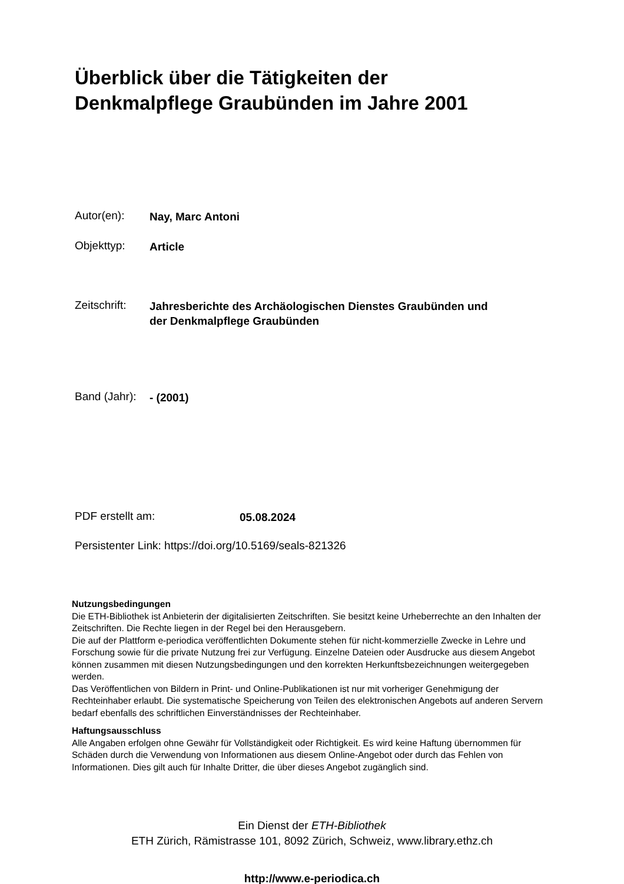Überblick über die Tätigkeiten der
Denkmalpflege Graubünden im Jahre 2001
Autor(en): Nay, Marc Antoni
Objekttyp: Article
Zeitschrift: Jahresberichte des Archäologischen Dienstes Graubünden und
der Denkmalpflege Graubünden
Band (Jahr): - (2001)
PDF erstellt am: 05.08.2024
Persistenter Link: https://doi.org/10.5169/seals-821326
Nutzungsbedingungen
Die ETH-Bibliothek ist Anbieterin der digitalisierten Zeitschriften. Sie besitzt keine Urheberrechte an den Inhalten der Zeitschriften. Die Rechte liegen in der Regel bei den Herausgebern.
Die auf der Plattform e-periodica veröffentlichten Dokumente stehen für nicht-kommerzielle Zwecke in Lehre und Forschung sowie für die private Nutzung frei zur Verfügung. Einzelne Dateien oder Ausdrucke aus diesem Angebot können zusammen mit diesen Nutzungsbedingungen und den korrekten Herkunftsbezeichnungen weitergegeben werden.
Das Veröffentlichen von Bildern in Print- und Online-Publikationen ist nur mit vorheriger Genehmigung der Rechteinhaber erlaubt. Die systematische Speicherung von Teilen des elektronischen Angebots auf anderen Servern bedarf ebenfalls des schriftlichen Einverständnisses der Rechteinhaber.
Haftungsausschluss
Alle Angaben erfolgen ohne Gewähr für Vollständigkeit oder Richtigkeit. Es wird keine Haftung übernommen für Schäden durch die Verwendung von Informationen aus diesem Online-Angebot oder durch das Fehlen von Informationen. Dies gilt auch für Inhalte Dritter, die über dieses Angebot zugänglich sind.
Ein Dienst der ETH-Bibliothek
ETH Zürich, Rämistrasse 101, 8092 Zürich, Schweiz, www.library.ethz.ch
http://www.e-periodica.ch